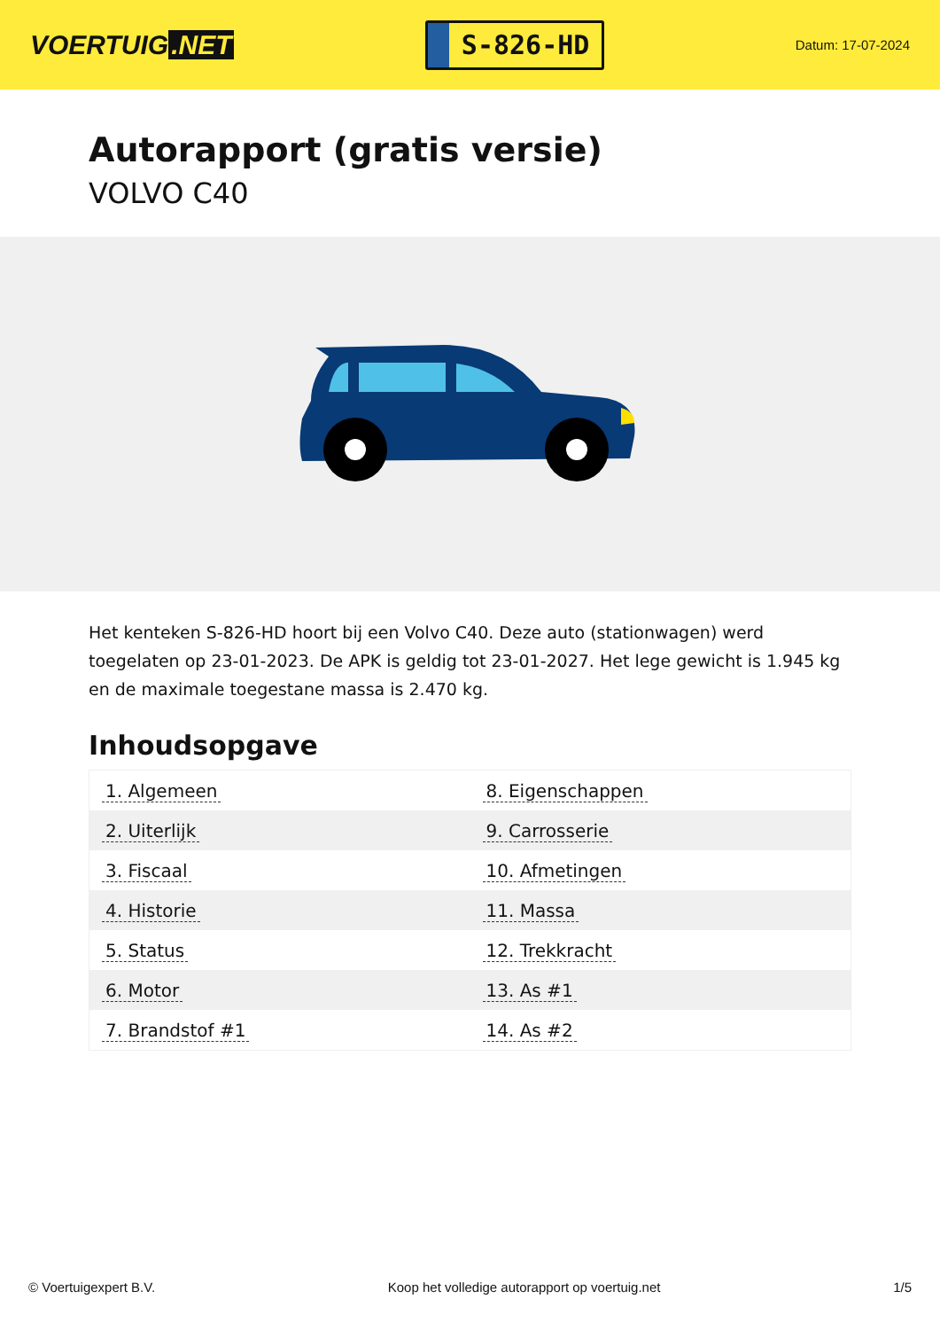VOERTUIG.NET
S-826-HD
Datum: 17-07-2024
Autorapport (gratis versie)
VOLVO C40
Het kenteken S-826-HD hoort bij een Volvo C40. Deze auto (stationwagen) werd toegelaten op 23-01-2023. De APK is geldig tot 23-01-2027. Het lege gewicht is 1.945 kg en de maximale toegestane massa is 2.470 kg.
Inhoudsopgave
| 1. Algemeen | 8. Eigenschappen |
| 2. Uiterlijk | 9. Carrosserie |
| 3. Fiscaal | 10. Afmetingen |
| 4. Historie | 11. Massa |
| 5. Status | 12. Trekkracht |
| 6. Motor | 13. As #1 |
| 7. Brandstof #1 | 14. As #2 |
© Voertuigexpert B.V. Koop het volledige autorapport op voertuig.net 1/5